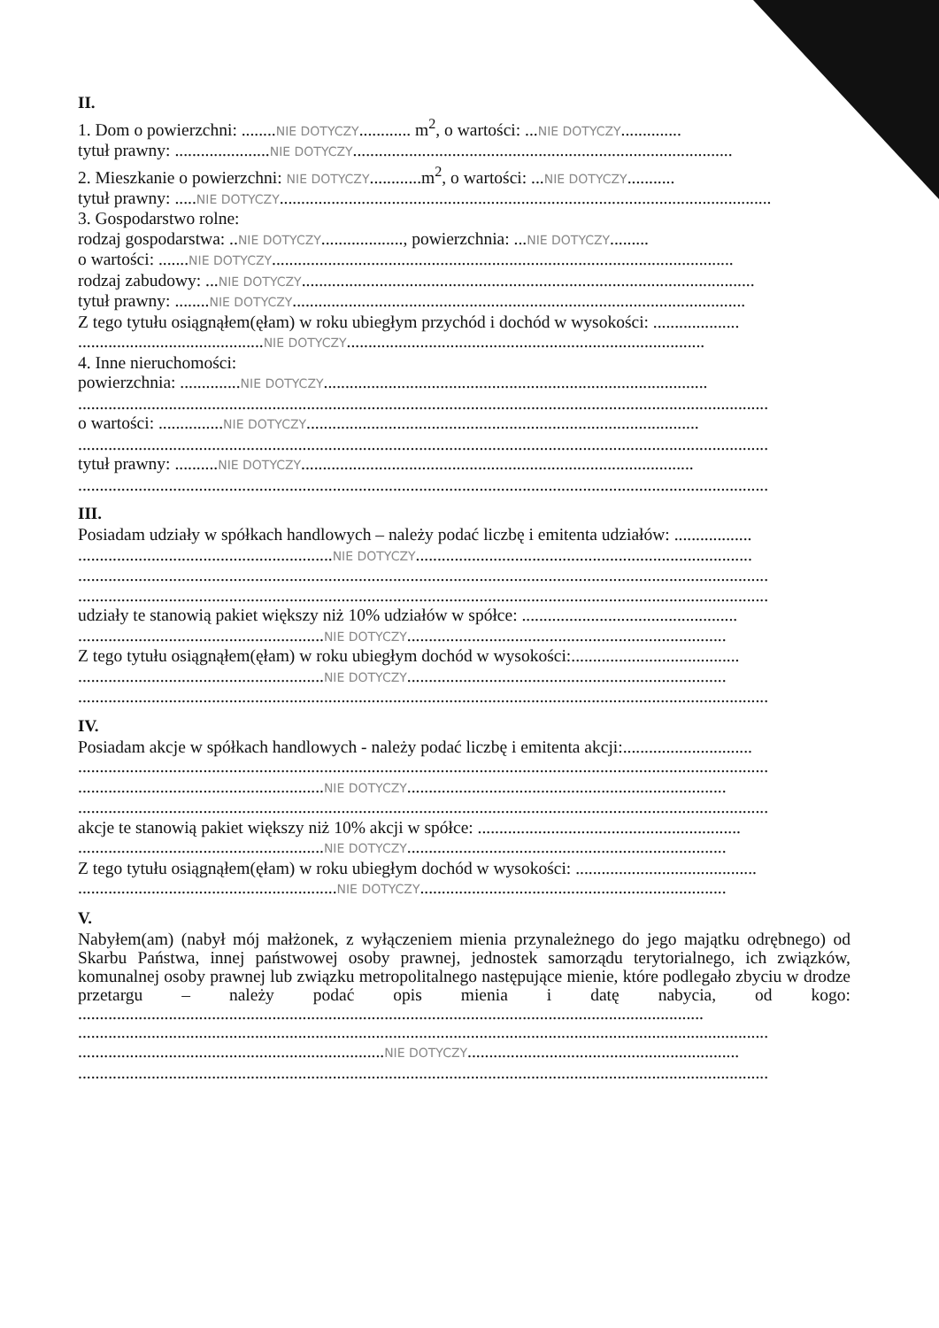II.
1. Dom o powierzchni: ........NIE DOTYCZY............ m<sup>2</sup>, o wartości: ...NIE DOTYCZY..............
tytuł prawny: ......................NIE DOTYCZY........................................................................................
2. Mieszkanie o powierzchni: NIE DOTYCZY............m<sup>2</sup>, o wartości: ...NIE DOTYCZY...........
tytuł prawny: .....NIE DOTYCZY..................................................................................................................
3. Gospodarstwo rolne:
rodzaj gospodarstwa: ..NIE DOTYCZY..................., powierzchnia: ...NIE DOTYCZY.........
o wartości: .......NIE DOTYCZY...........................................................................................................
rodzaj zabudowy: ...NIE DOTYCZY.........................................................................................................
tytuł prawny: ........NIE DOTYCZY.........................................................................................................
Z tego tytułu osiągnąłem(ęłam) w roku ubiegłym przychód i dochód w wysokości: ....................
...........................................NIE DOTYCZY...................................................................................
4. Inne nieruchomości:
powierzchnia: ..............NIE DOTYCZY.........................................................................................
................................................................................................................................................................
o wartości: ...............NIE DOTYCZY...........................................................................................
................................................................................................................................................................
tytuł prawny: ..........NIE DOTYCZY...........................................................................................
................................................................................................................................................................
III.
Posiadam udziały w spółkach handlowych – należy podać liczbę i emitenta udziałów: ..................
...........................................................NIE DOTYCZY..............................................................................
................................................................................................................................................................
................................................................................................................................................................
udziały te stanowią pakiet większy niż 10% udziałów w spółce: ..................................................
.........................................................NIE DOTYCZY..........................................................................
Z tego tytułu osiągnąłem(ęłam) w roku ubiegłym dochód w wysokości:.......................................
.........................................................NIE DOTYCZY..........................................................................
................................................................................................................................................................
IV.
Posiadam akcje w spółkach handlowych - należy podać liczbę i emitenta akcji:..............................
................................................................................................................................................................
.........................................................NIE DOTYCZY..........................................................................
................................................................................................................................................................
akcje te stanowią pakiet większy niż 10% akcji w spółce: .............................................................
.........................................................NIE DOTYCZY..........................................................................
Z tego tytułu osiągnąłem(ęłam) w roku ubiegłym dochód w wysokości: ..........................................
............................................................NIE DOTYCZY.......................................................................
V.
Nabyłem(am) (nabył mój małżonek, z wyłączeniem mienia przynależnego do jego majątku odrębnego) od Skarbu Państwa, innej państwowej osoby prawnej, jednostek samorządu terytorialnego, ich związków, komunalnej osoby prawnej lub związku metropolitalnego następujące mienie, które podlegało zbyciu w drodze przetargu – należy podać opis mienia i datę nabycia, od kogo: .................................................................................................................................................
................................................................................................................................................................
.......................................................................NIE DOTYCZY...............................................................
................................................................................................................................................................